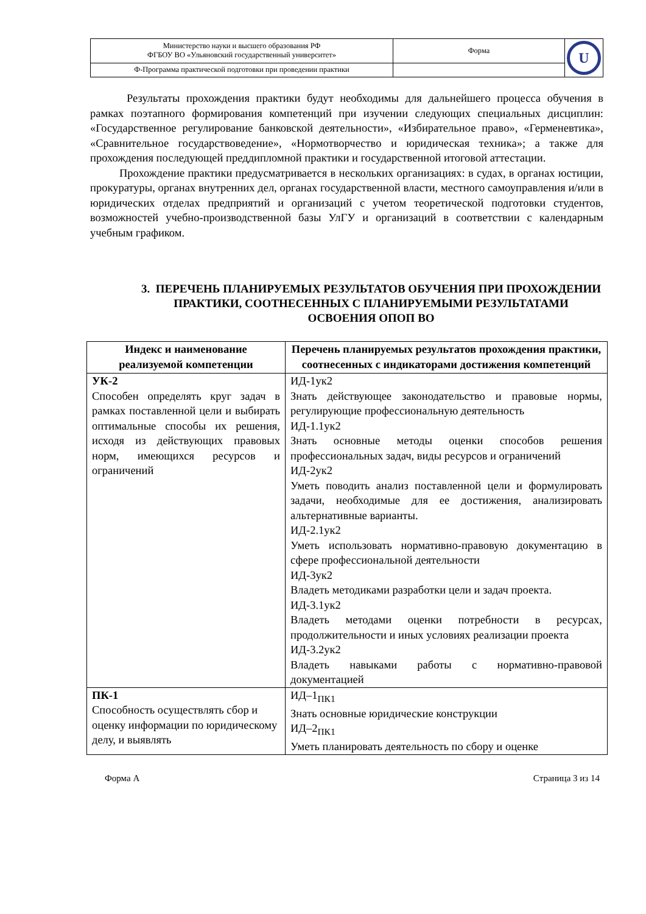| Министерство науки и высшего образования РФ ФГБОУ ВО «Ульяновский государственный университет» | Форма | U |
| Ф-Программа практической подготовки при проведении практики | | |
Результаты прохождения практики будут необходимы для дальнейшего процесса обучения в рамках поэтапного формирования компетенций при изучении следующих специальных дисциплин: «Государственное регулирование банковской деятельности», «Избирательное право», «Герменевтика», «Сравнительное государствоведение», «Нормотворчество и юридическая техника»; а также для прохождения последующей преддипломной практики и государственной итоговой аттестации.
Прохождение практики предусматривается в нескольких организациях: в судах, в органах юстиции, прокуратуры, органах внутренних дел, органах государственной власти, местного самоуправления и/или в юридических отделах предприятий и организаций с учетом теоретической подготовки студентов, возможностей учебно-производственной базы УлГУ и организаций в соответствии с календарным учебным графиком.
3. ПЕРЕЧЕНЬ ПЛАНИРУЕМЫХ РЕЗУЛЬТАТОВ ОБУЧЕНИЯ ПРИ ПРОХОЖДЕНИИ ПРАКТИКИ, СООТНЕСЕННЫХ С ПЛАНИРУЕМЫМИ РЕЗУЛЬТАТАМИ ОСВОЕНИЯ ОПОП ВО
| Индекс и наименование реализуемой компетенции | Перечень планируемых результатов прохождения практики, соотнесенных с индикаторами достижения компетенций |
| --- | --- |
| УК-2 Способен определять круг задач в рамках поставленной цели и выбирать оптимальные способы их решения, исходя из действующих правовых норм, имеющихся ресурсов и ограничений | ИД-1ук2 Знать действующее законодательство и правовые нормы, регулирующие профессиональную деятельность ИД-1.1ук2 Знать основные методы оценки способов решения профессиональных задач, виды ресурсов и ограничений ИД-2ук2 Уметь поводить анализ поставленной цели и формулировать задачи, необходимые для ее достижения, анализировать альтернативные варианты. ИД-2.1ук2 Уметь использовать нормативно-правовую документацию в сфере профессиональной деятельности ИД-3ук2 Владеть методиками разработки цели и задач проекта. ИД-3.1ук2 Владеть методами оценки потребности в ресурсах, продолжительности и иных условиях реализации проекта ИД-3.2ук2 Владеть навыками работы с нормативно-правовой документацией |
| ПК-1 Способность осуществлять сбор и оценку информации по юридическому делу, и выявлять | ИД–1<sub>ПК1</sub> Знать основные юридические конструкции ИД–2<sub>ПК1</sub> Уметь планировать деятельность по сбору и оценке |
Форма А Страница 3 из 14